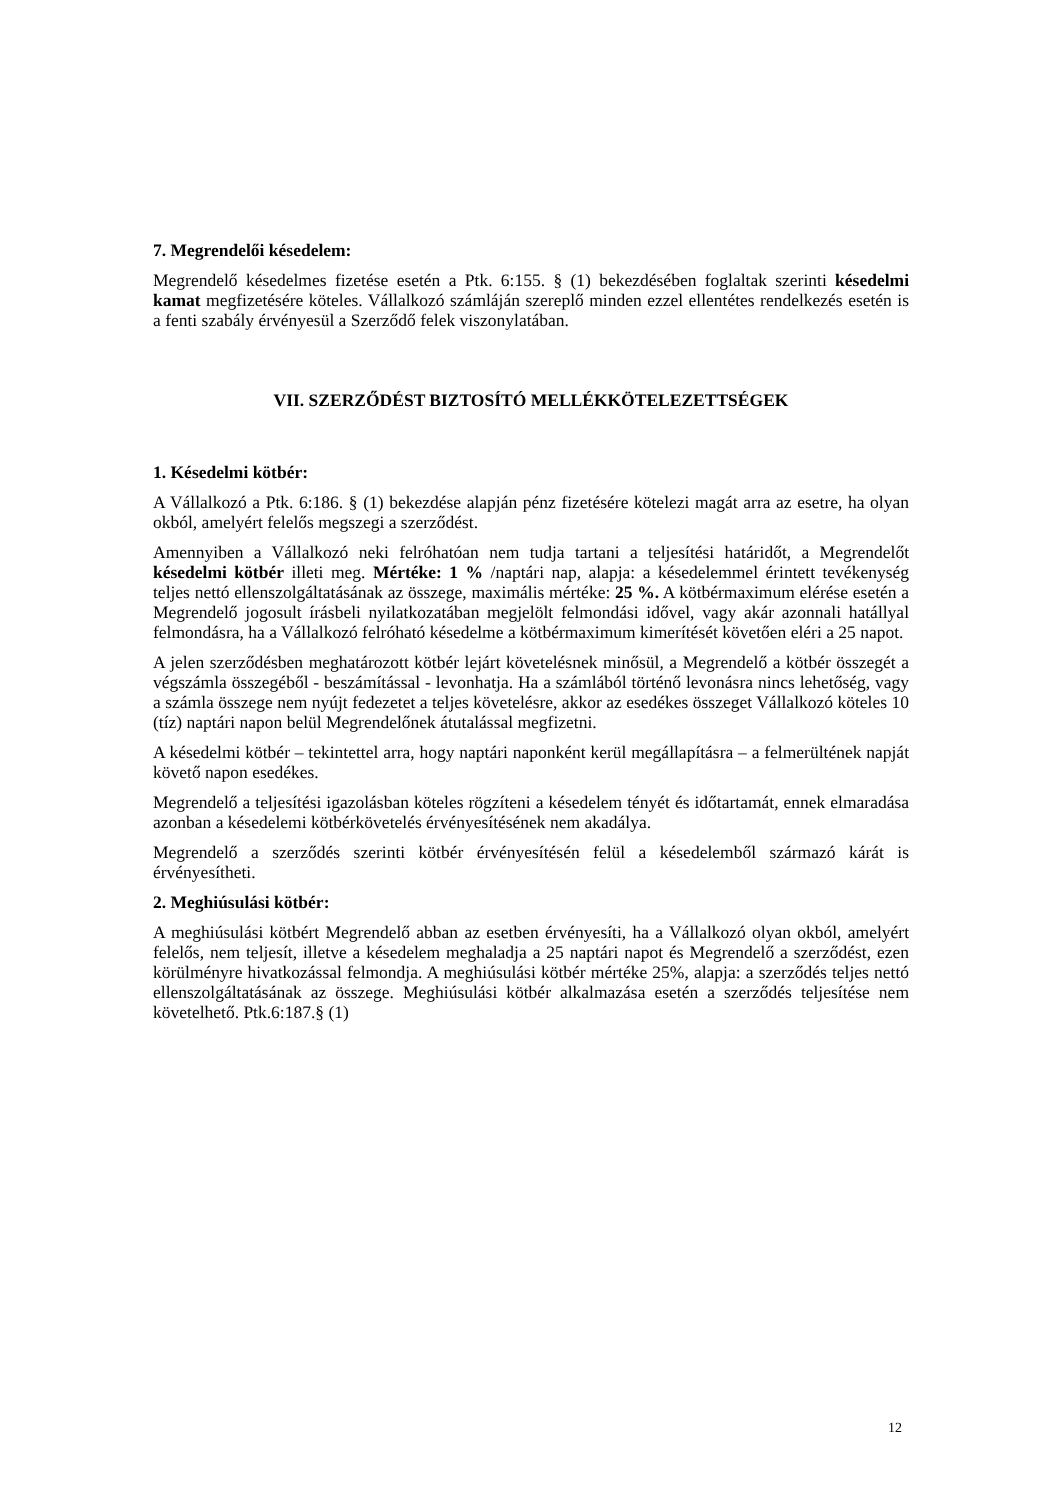7. Megrendelői késedelem:
Megrendelő késedelmes fizetése esetén a Ptk. 6:155. § (1) bekezdésében foglaltak szerinti késedelmi kamat megfizetésére köteles. Vállalkozó számláján szereplő minden ezzel ellentétes rendelkezés esetén is a fenti szabály érvényesül a Szerződő felek viszonylatában.
VII. SZERZŐDÉST BIZTOSÍTÓ MELLÉKKÖTELEZETTSÉGEK
1. Késedelmi kötbér:
A Vállalkozó a Ptk. 6:186. § (1) bekezdése alapján pénz fizetésére kötelezi magát arra az esetre, ha olyan okból, amelyért felelős megszegi a szerződést.
Amennyiben a Vállalkozó neki felróhatóan nem tudja tartani a teljesítési határidőt, a Megrendelőt késedelmi kötbér illeti meg. Mértéke: 1 % /naptári nap, alapja: a késedelemmel érintett tevékenység teljes nettó ellenszolgáltatásának az összege, maximális mértéke: 25 %. A kötbérmaximum elérése esetén a Megrendelő jogosult írásbeli nyilatkozatában megjelölt felmondási idővel, vagy akár azonnali hatállyal felmondásra, ha a Vállalkozó felróható késedelme a kötbérmaximum kimerítését követően eléri a 25 napot.
A jelen szerződésben meghatározott kötbér lejárt követelésnek minősül, a Megrendelő a kötbér összegét a végszámla összegéből - beszámítással - levonhatja. Ha a számlából történő levonásra nincs lehetőség, vagy a számla összege nem nyújt fedezetet a teljes követelésre, akkor az esedékes összeget Vállalkozó köteles 10 (tíz) naptári napon belül Megrendelőnek átutalással megfizetni.
A késedelmi kötbér – tekintettel arra, hogy naptári naponként kerül megállapításra – a felmerültének napját követő napon esedékes.
Megrendelő a teljesítési igazolásban köteles rögzíteni a késedelem tényét és időtartamát, ennek elmaradása azonban a késedelemi kötbérkövetelés érvényesítésének nem akadálya.
Megrendelő a szerződés szerinti kötbér érvényesítésén felül a késedelemből származó kárát is érvényesítheti.
2. Meghiúsulási kötbér:
A meghiúsulási kötbért Megrendelő abban az esetben érvényesíti, ha a Vállalkozó olyan okból, amelyért felelős, nem teljesít, illetve a késedelem meghaladja a 25 naptári napot és Megrendelő a szerződést, ezen körülményre hivatkozással felmondja. A meghiúsulási kötbér mértéke 25%, alapja: a szerződés teljes nettó ellenszolgáltatásának az összege. Meghiúsulási kötbér alkalmazása esetén a szerződés teljesítése nem követelhető. Ptk.6:187.§ (1)
12